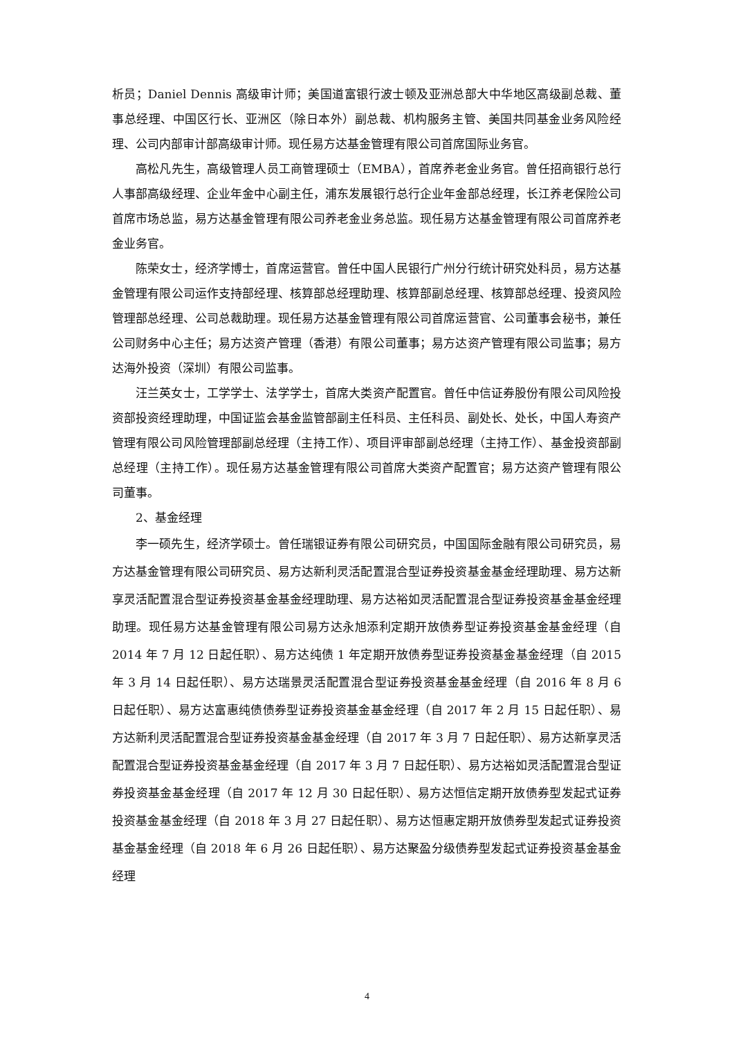析员；Daniel Dennis 高级审计师；美国道富银行波士顿及亚洲总部大中华地区高级副总裁、董事总经理、中国区行长、亚洲区（除日本外）副总裁、机构服务主管、美国共同基金业务风险经理、公司内部审计部高级审计师。现任易方达基金管理有限公司首席国际业务官。
高松凡先生，高级管理人员工商管理硕士（EMBA），首席养老金业务官。曾任招商银行总行人事部高级经理、企业年金中心副主任，浦东发展银行总行企业年金部总经理，长江养老保险公司首席市场总监，易方达基金管理有限公司养老金业务总监。现任易方达基金管理有限公司首席养老金业务官。
陈荣女士，经济学博士，首席运营官。曾任中国人民银行广州分行统计研究处科员，易方达基金管理有限公司运作支持部经理、核算部总经理助理、核算部副总经理、核算部总经理、投资风险管理部总经理、公司总裁助理。现任易方达基金管理有限公司首席运营官、公司董事会秘书，兼任公司财务中心主任；易方达资产管理（香港）有限公司董事；易方达资产管理有限公司监事；易方达海外投资（深圳）有限公司监事。
汪兰英女士，工学学士、法学学士，首席大类资产配置官。曾任中信证券股份有限公司风险投资部投资经理助理，中国证监会基金监管部副主任科员、主任科员、副处长、处长，中国人寿资产管理有限公司风险管理部副总经理（主持工作）、项目评审部副总经理（主持工作）、基金投资部副总经理（主持工作）。现任易方达基金管理有限公司首席大类资产配置官；易方达资产管理有限公司董事。
2、基金经理
李一硕先生，经济学硕士。曾任瑞银证券有限公司研究员，中国国际金融有限公司研究员，易方达基金管理有限公司研究员、易方达新利灵活配置混合型证券投资基金基金经理助理、易方达新享灵活配置混合型证券投资基金基金经理助理、易方达裕如灵活配置混合型证券投资基金基金经理助理。现任易方达基金管理有限公司易方达永旭添利定期开放债券型证券投资基金基金经理（自 2014 年 7 月 12 日起任职）、易方达纯债 1 年定期开放债券型证券投资基金基金经理（自 2015 年 3 月 14 日起任职）、易方达瑞景灵活配置混合型证券投资基金基金经理（自 2016 年 8 月 6 日起任职）、易方达富惠纯债债券型证券投资基金基金经理（自 2017 年 2 月 15 日起任职）、易方达新利灵活配置混合型证券投资基金基金经理（自 2017 年 3 月 7 日起任职）、易方达新享灵活配置混合型证券投资基金基金经理（自 2017 年 3 月 7 日起任职）、易方达裕如灵活配置混合型证券投资基金基金经理（自 2017 年 12 月 30 日起任职）、易方达恒信定期开放债券型发起式证券投资基金基金经理（自 2018 年 3 月 27 日起任职）、易方达恒惠定期开放债券型发起式证券投资基金基金经理（自 2018 年 6 月 26 日起任职）、易方达聚盈分级债券型发起式证券投资基金基金经理
4